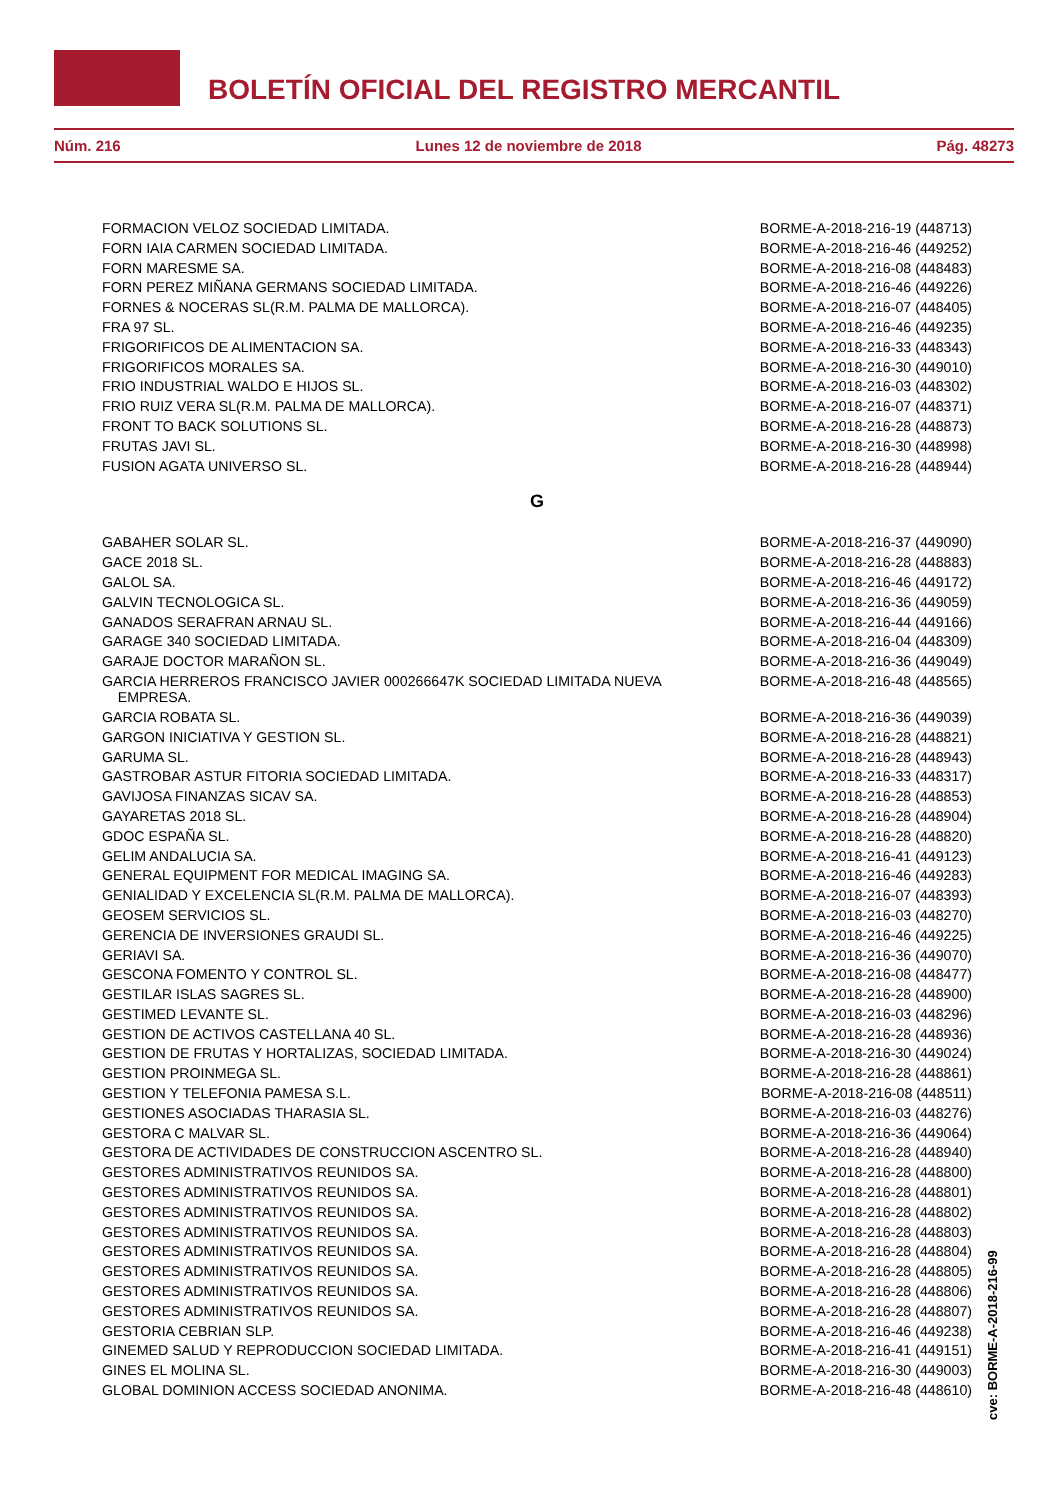BOLETÍN OFICIAL DEL REGISTRO MERCANTIL
Núm. 216 Lunes 12 de noviembre de 2018 Pág. 48273
| FORMACION VELOZ SOCIEDAD LIMITADA. | BORME-A-2018-216-19 (448713) |
| FORN IAIA CARMEN SOCIEDAD LIMITADA. | BORME-A-2018-216-46 (449252) |
| FORN MARESME SA. | BORME-A-2018-216-08 (448483) |
| FORN PEREZ MIÑANA GERMANS SOCIEDAD LIMITADA. | BORME-A-2018-216-46 (449226) |
| FORNES & NOCERAS SL(R.M. PALMA DE MALLORCA). | BORME-A-2018-216-07 (448405) |
| FRA 97 SL. | BORME-A-2018-216-46 (449235) |
| FRIGORIFICOS DE ALIMENTACION SA. | BORME-A-2018-216-33 (448343) |
| FRIGORIFICOS MORALES SA. | BORME-A-2018-216-30 (449010) |
| FRIO INDUSTRIAL WALDO E HIJOS SL. | BORME-A-2018-216-03 (448302) |
| FRIO RUIZ VERA SL(R.M. PALMA DE MALLORCA). | BORME-A-2018-216-07 (448371) |
| FRONT TO BACK SOLUTIONS SL. | BORME-A-2018-216-28 (448873) |
| FRUTAS JAVI SL. | BORME-A-2018-216-30 (448998) |
| FUSION AGATA UNIVERSO SL. | BORME-A-2018-216-28 (448944) |
G
| GABAHER SOLAR SL. | BORME-A-2018-216-37 (449090) |
| GACE 2018 SL. | BORME-A-2018-216-28 (448883) |
| GALOL SA. | BORME-A-2018-216-46 (449172) |
| GALVIN TECNOLOGICA SL. | BORME-A-2018-216-36 (449059) |
| GANADOS SERAFRAN ARNAU SL. | BORME-A-2018-216-44 (449166) |
| GARAGE 340 SOCIEDAD LIMITADA. | BORME-A-2018-216-04 (448309) |
| GARAJE DOCTOR MARAÑON SL. | BORME-A-2018-216-36 (449049) |
| GARCIA HERREROS FRANCISCO JAVIER 000266647K SOCIEDAD LIMITADA NUEVA EMPRESA. | BORME-A-2018-216-48 (448565) |
| GARCIA ROBATA SL. | BORME-A-2018-216-36 (449039) |
| GARGON INICIATIVA Y GESTION SL. | BORME-A-2018-216-28 (448821) |
| GARUMA SL. | BORME-A-2018-216-28 (448943) |
| GASTROBAR ASTUR FITORIA SOCIEDAD LIMITADA. | BORME-A-2018-216-33 (448317) |
| GAVIJOSA FINANZAS SICAV SA. | BORME-A-2018-216-28 (448853) |
| GAYARETAS 2018 SL. | BORME-A-2018-216-28 (448904) |
| GDOC ESPAÑA SL. | BORME-A-2018-216-28 (448820) |
| GELIM ANDALUCIA SA. | BORME-A-2018-216-41 (449123) |
| GENERAL EQUIPMENT FOR MEDICAL IMAGING SA. | BORME-A-2018-216-46 (449283) |
| GENIALIDAD Y EXCELENCIA SL(R.M. PALMA DE MALLORCA). | BORME-A-2018-216-07 (448393) |
| GEOSEM SERVICIOS SL. | BORME-A-2018-216-03 (448270) |
| GERENCIA DE INVERSIONES GRAUDI SL. | BORME-A-2018-216-46 (449225) |
| GERIAVI SA. | BORME-A-2018-216-36 (449070) |
| GESCONA FOMENTO Y CONTROL SL. | BORME-A-2018-216-08 (448477) |
| GESTILAR ISLAS SAGRES SL. | BORME-A-2018-216-28 (448900) |
| GESTIMED LEVANTE SL. | BORME-A-2018-216-03 (448296) |
| GESTION DE ACTIVOS CASTELLANA 40 SL. | BORME-A-2018-216-28 (448936) |
| GESTION DE FRUTAS Y HORTALIZAS, SOCIEDAD LIMITADA. | BORME-A-2018-216-30 (449024) |
| GESTION PROINMEGA SL. | BORME-A-2018-216-28 (448861) |
| GESTION Y TELEFONIA PAMESA S.L. | BORME-A-2018-216-08 (448511) |
| GESTIONES ASOCIADAS THARASIA SL. | BORME-A-2018-216-03 (448276) |
| GESTORA C MALVAR SL. | BORME-A-2018-216-36 (449064) |
| GESTORA DE ACTIVIDADES DE CONSTRUCCION ASCENTRO SL. | BORME-A-2018-216-28 (448940) |
| GESTORES ADMINISTRATIVOS REUNIDOS SA. | BORME-A-2018-216-28 (448800) |
| GESTORES ADMINISTRATIVOS REUNIDOS SA. | BORME-A-2018-216-28 (448801) |
| GESTORES ADMINISTRATIVOS REUNIDOS SA. | BORME-A-2018-216-28 (448802) |
| GESTORES ADMINISTRATIVOS REUNIDOS SA. | BORME-A-2018-216-28 (448803) |
| GESTORES ADMINISTRATIVOS REUNIDOS SA. | BORME-A-2018-216-28 (448804) |
| GESTORES ADMINISTRATIVOS REUNIDOS SA. | BORME-A-2018-216-28 (448805) |
| GESTORES ADMINISTRATIVOS REUNIDOS SA. | BORME-A-2018-216-28 (448806) |
| GESTORES ADMINISTRATIVOS REUNIDOS SA. | BORME-A-2018-216-28 (448807) |
| GESTORIA CEBRIAN SLP. | BORME-A-2018-216-46 (449238) |
| GINEMED SALUD Y REPRODUCCION SOCIEDAD LIMITADA. | BORME-A-2018-216-41 (449151) |
| GINES EL MOLINA SL. | BORME-A-2018-216-30 (449003) |
| GLOBAL DOMINION ACCESS SOCIEDAD ANONIMA. | BORME-A-2018-216-48 (448610) |
cve: BORME-A-2018-216-99